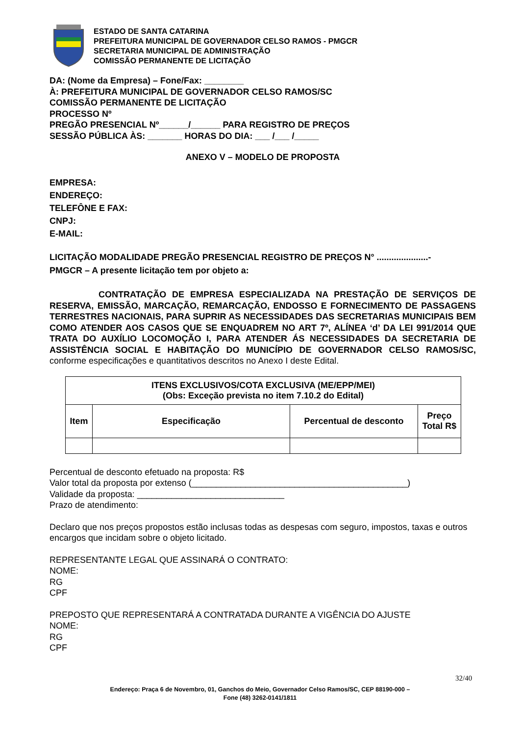ESTADO DE SANTA CATARINA
PREFEITURA MUNICIPAL DE GOVERNADOR CELSO RAMOS - PMGCR
SECRETARIA MUNICIPAL DE ADMINISTRAÇÃO
COMISSÃO PERMANENTE DE LICITAÇÃO
DA: (Nome da Empresa) – Fone/Fax: ________
À: PREFEITURA MUNICIPAL DE GOVERNADOR CELSO RAMOS/SC
COMISSÃO PERMANENTE DE LICITAÇÃO
PROCESSO Nº
PREGÃO PRESENCIAL Nº______/______ PARA REGISTRO DE PREÇOS
SESSÃO PÚBLICA ÀS: _______ HORAS DO DIA: ___ /___ /_____
ANEXO V – MODELO DE PROPOSTA
EMPRESA:
ENDEREÇO:
TELEFÔNE E FAX:
CNPJ:
E-MAIL:
LICITAÇÃO MODALIDADE PREGÃO PRESENCIAL REGISTRO DE PREÇOS N° .....................-
PMGCR – A presente licitação tem por objeto a:
CONTRATAÇÃO DE EMPRESA ESPECIALIZADA NA PRESTAÇÃO DE SERVIÇOS DE RESERVA, EMISSÃO, MARCAÇÃO, REMARCAÇÃO, ENDOSSO E FORNECIMENTO DE PASSAGENS TERRESTRES NACIONAIS, PARA SUPRIR AS NECESSIDADES DAS SECRETARIAS MUNICIPAIS BEM COMO ATENDER AOS CASOS QUE SE ENQUADREM NO ART 7º, ALÍNEA ‘d’ DA LEI 991/2014 QUE TRATA DO AUXÍLIO LOCOMOÇÃO I, PARA ATENDER ÁS NECESSIDADES DA SECRETARIA DE ASSISTÊNCIA SOCIAL E HABITAÇÃO DO MUNICÍPIO DE GOVERNADOR CELSO RAMOS/SC, conforme especificações e quantitativos descritos no Anexo I deste Edital.
| ITENS EXCLUSIVOS/COTA EXCLUSIVA (ME/EPP/MEI) (Obs: Exceção prevista no item 7.10.2 do Edital) | | | |
| --- | --- | --- | --- |
| Item | Especificação | Percentual de desconto | Preço Total R$ |
Percentual de desconto efetuado na proposta: R$
Valor total da proposta por extenso (____________________________________________)
Validade da proposta: ______________________________
Prazo de atendimento:
Declaro que nos preços propostos estão inclusas todas as despesas com seguro, impostos, taxas e outros encargos que incidam sobre o objeto licitado.
REPRESENTANTE LEGAL QUE ASSINARÁ O CONTRATO:
NOME:
RG
CPF
PREPOSTO QUE REPRESENTARÁ A CONTRATADA DURANTE A VIGÊNCIA DO AJUSTE
NOME:
RG
CPF
32/40
Endereço: Praça 6 de Novembro, 01, Ganchos do Meio, Governador Celso Ramos/SC, CEP 88190-000 –
Fone (48) 3262-0141/1811